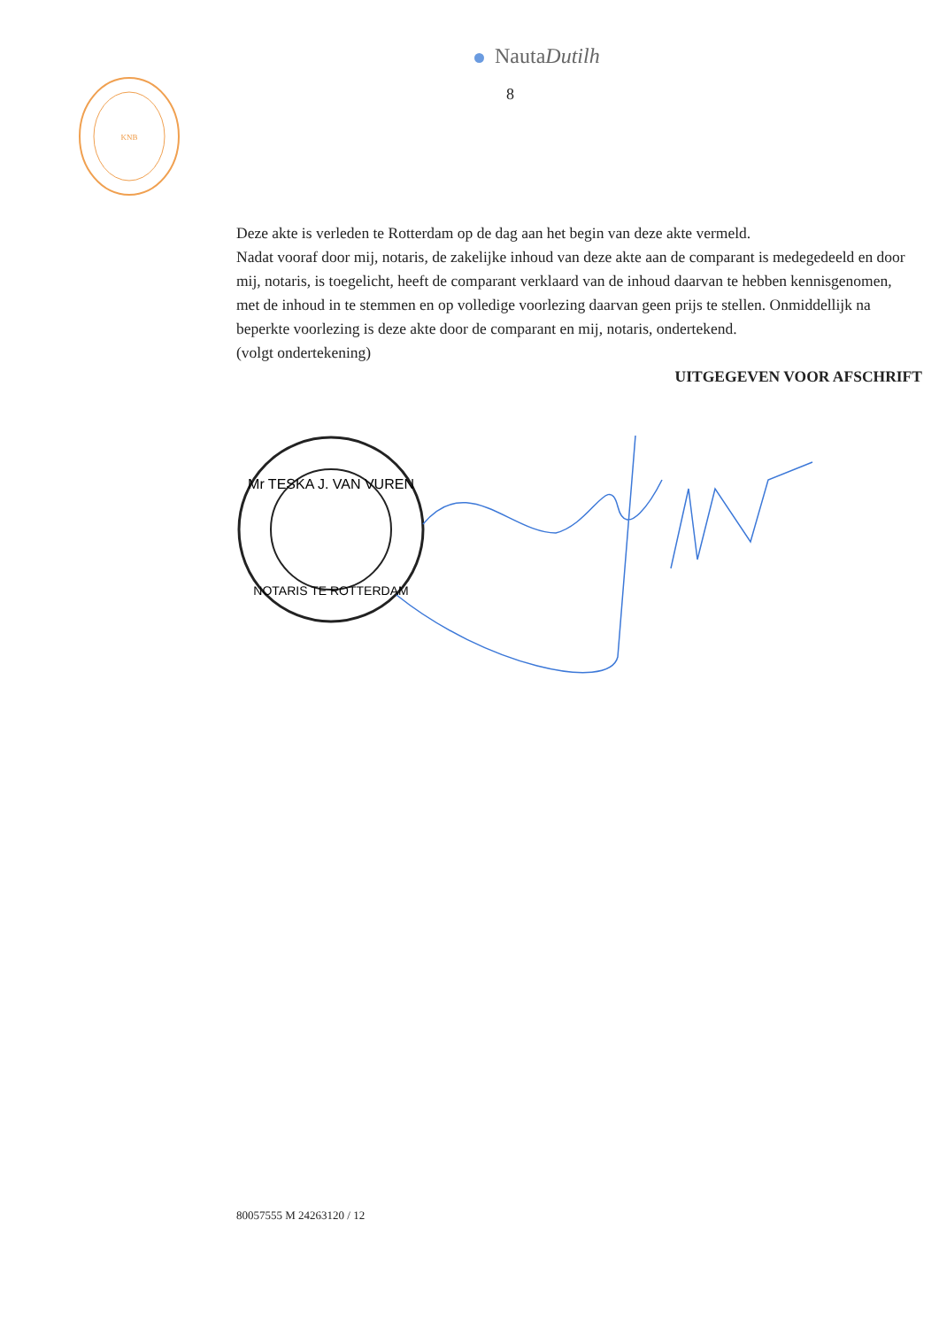NautaDutilh
8
KNB
Deze akte is verleden te Rotterdam op de dag aan het begin van deze akte vermeld.
Nadat vooraf door mij, notaris, de zakelijke inhoud van deze akte aan de comparant is medegedeeld en door mij, notaris, is toegelicht, heeft de comparant verklaard van de inhoud daarvan te hebben kennisgenomen, met de inhoud in te stemmen en op volledige voorlezing daarvan geen prijs te stellen. Onmiddellijk na beperkte voorlezing is deze akte door de comparant en mij, notaris, ondertekend.
(volgt ondertekening)
UITGEGEVEN VOOR AFSCHRIFT
Mr TESKA J. VAN VUREN
NOTARIS TE ROTTERDAM
80057555 M 24263120 / 12